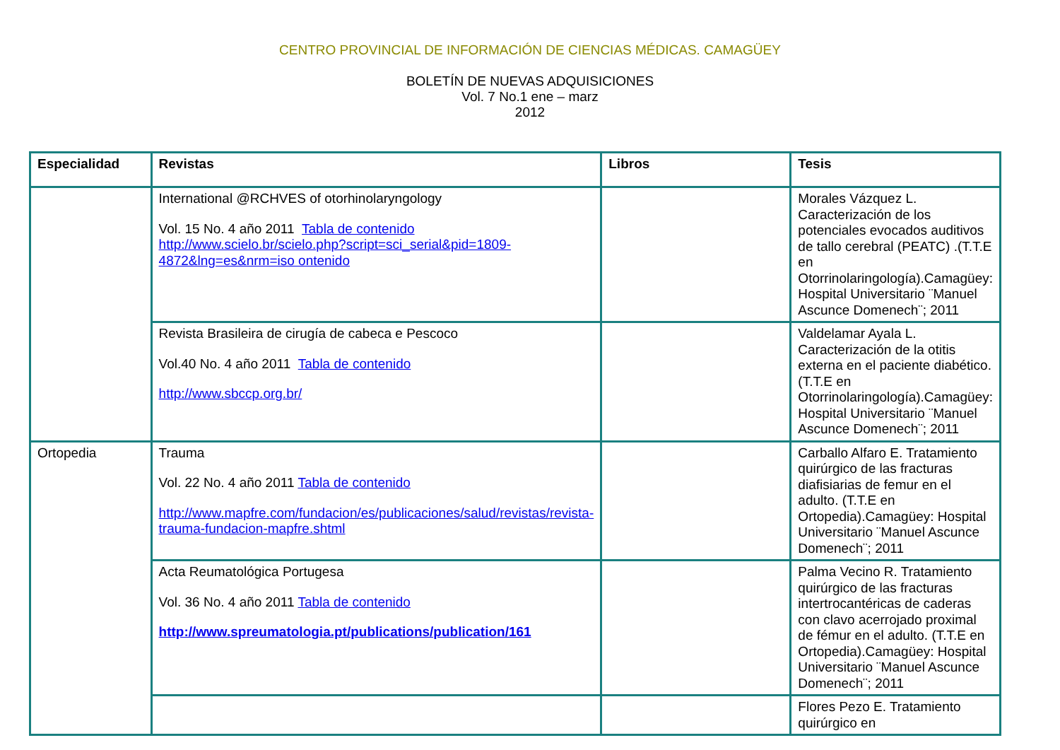CENTRO PROVINCIAL DE INFORMACIÓN DE CIENCIAS MÉDICAS. CAMAGÜEY
BOLETÍN DE NUEVAS ADQUISICIONES
Vol. 7 No.1 ene – marz
2012
| Especialidad | Revistas | Libros | Tesis |
| --- | --- | --- | --- |
| | International @RCHVES of otorhinolaryngology Vol. 15 No. 4 año 2011 Tabla de contenido http://www.scielo.br/scielo.php?script=sci_serial&pid=1809-4872&lng=es&nrm=iso ontenido | | Morales Vázquez L. Caracterización de los potenciales evocados auditivos de tallo cerebral (PEATC) .(T.T.E en Otorrinolaringología).Camagüey: Hospital Universitario ¨Manuel Ascunce Domenech¨; 2011 |
| | Revista Brasileira de cirugía de cabeca e Pescoco Vol.40 No. 4 año 2011 Tabla de contenido http://www.sbccp.org.br/ | | Valdelamar Ayala L. Caracterización de la otitis externa en el paciente diabético. (T.T.E en Otorrinolaringología).Camagüey: Hospital Universitario ¨Manuel Ascunce Domenech¨; 2011 |
| Ortopedia | Trauma Vol. 22 No. 4 año 2011 Tabla de contenido http://www.mapfre.com/fundacion/es/publicaciones/salud/revistas/revista-trauma-fundacion-mapfre.shtml | | Carballo Alfaro E. Tratamiento quirúrgico de las fracturas diafisiarias de femur en el adulto. (T.T.E en Ortopedia).Camagüey: Hospital Universitario ¨Manuel Ascunce Domenech¨; 2011 |
| | Acta Reumatológica Portugesa Vol. 36 No. 4 año 2011 Tabla de contenido http://www.spreumatologia.pt/publications/publication/161 | | Palma Vecino R. Tratamiento quirúrgico de las fracturas intertrocantéricas de caderas con clavo acerrojado proximal de fémur en el adulto. (T.T.E en Ortopedia).Camagüey: Hospital Universitario ¨Manuel Ascunce Domenech¨; 2011 |
| | | | Flores Pezo E. Tratamiento quirúrgico en |